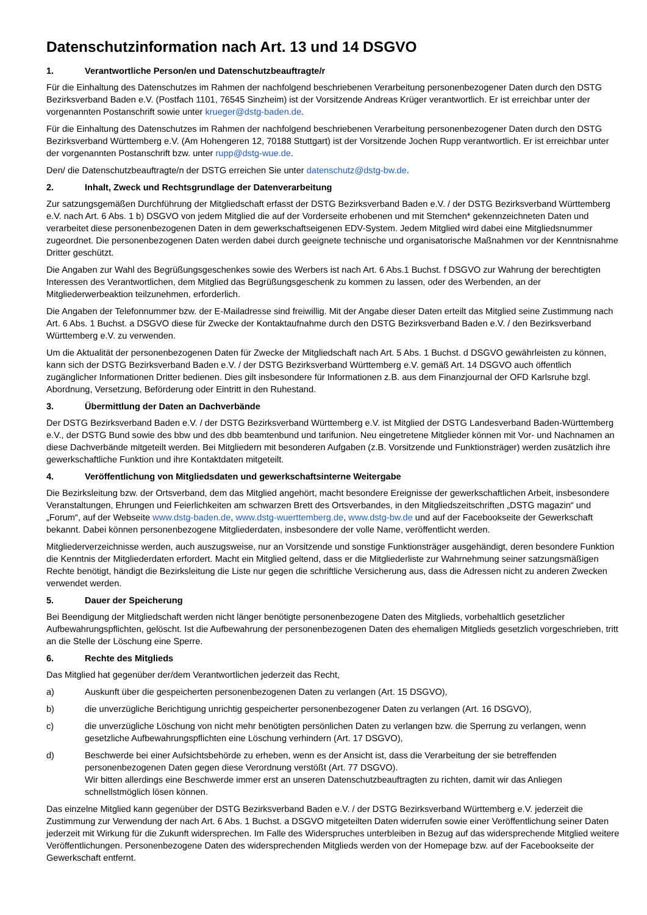Datenschutzinformation nach Art. 13 und 14 DSGVO
1. Verantwortliche Person/en und Datenschutzbeauftragte/r
Für die Einhaltung des Datenschutzes im Rahmen der nachfolgend beschriebenen Verarbeitung personenbezogener Daten durch den DSTG Bezirksverband Baden e.V. (Postfach 1101, 76545 Sinzheim) ist der Vorsitzende Andreas Krüger verantwortlich. Er ist erreichbar unter der vorgenannten Postanschrift sowie unter krueger@dstg-baden.de.
Für die Einhaltung des Datenschutzes im Rahmen der nachfolgend beschriebenen Verarbeitung personenbezogener Daten durch den DSTG Bezirksverband Württemberg e.V. (Am Hohengeren 12, 70188 Stuttgart) ist der Vorsitzende Jochen Rupp verantwortlich. Er ist erreichbar unter der vorgenannten Postanschrift bzw. unter rupp@dstg-wue.de.
Den/ die Datenschutzbeauftragte/n der DSTG erreichen Sie unter datenschutz@dstg-bw.de.
2. Inhalt, Zweck und Rechtsgrundlage der Datenverarbeitung
Zur satzungsgemäßen Durchführung der Mitgliedschaft erfasst der DSTG Bezirksverband Baden e.V. / der DSTG Bezirksverband Württemberg e.V. nach Art. 6 Abs. 1 b) DSGVO von jedem Mitglied die auf der Vorderseite erhobenen und mit Sternchen* gekennzeichneten Daten und verarbeitet diese personenbezogenen Daten in dem gewerkschaftseigenen EDV-System. Jedem Mitglied wird dabei eine Mitgliedsnummer zugeordnet. Die personenbezogenen Daten werden dabei durch geeignete technische und organisatorische Maßnahmen vor der Kenntnisnahme Dritter geschützt.
Die Angaben zur Wahl des Begrüßungsgeschenkes sowie des Werbers ist nach Art. 6 Abs.1 Buchst. f DSGVO zur Wahrung der berechtigten Interessen des Verantwortlichen, dem Mitglied das Begrüßungsgeschenk zu kommen zu lassen, oder des Werbenden, an der Mitgliederwerbeaktion teilzunehmen, erforderlich.
Die Angaben der Telefonnummer bzw. der E-Mailadresse sind freiwillig. Mit der Angabe dieser Daten erteilt das Mitglied seine Zustimmung nach Art. 6 Abs. 1 Buchst. a DSGVO diese für Zwecke der Kontaktaufnahme durch den DSTG Bezirksverband Baden e.V. / den Bezirksverband Württemberg e.V. zu verwenden.
Um die Aktualität der personenbezogenen Daten für Zwecke der Mitgliedschaft nach Art. 5 Abs. 1 Buchst. d DSGVO gewährleisten zu können, kann sich der DSTG Bezirksverband Baden e.V. / der DSTG Bezirksverband Württemberg e.V. gemäß Art. 14 DSGVO auch öffentlich zugänglicher Informationen Dritter bedienen. Dies gilt insbesondere für Informationen z.B. aus dem Finanzjournal der OFD Karlsruhe bzgl. Abordnung, Versetzung, Beförderung oder Eintritt in den Ruhestand.
3. Übermittlung der Daten an Dachverbände
Der DSTG Bezirksverband Baden e.V. / der DSTG Bezirksverband Württemberg e.V. ist Mitglied der DSTG Landesverband Baden-Württemberg e.V., der DSTG Bund sowie des bbw und des dbb beamtenbund und tarifunion. Neu eingetretene Mitglieder können mit Vor- und Nachnamen an diese Dachverbände mitgeteilt werden. Bei Mitgliedern mit besonderen Aufgaben (z.B. Vorsitzende und Funktionsträger) werden zusätzlich ihre gewerkschaftliche Funktion und ihre Kontaktdaten mitgeteilt.
4. Veröffentlichung von Mitgliedsdaten und gewerkschaftsinterne Weitergabe
Die Bezirksleitung bzw. der Ortsverband, dem das Mitglied angehört, macht besondere Ereignisse der gewerkschaftlichen Arbeit, insbesondere Veranstaltungen, Ehrungen und Feierlichkeiten am schwarzen Brett des Ortsverbandes, in den Mitgliedszeitschriften „DSTG magazin“ und „Forum“, auf der Webseite www.dstg-baden.de, www.dstg-wuerttemberg.de, www.dstg-bw.de und auf der Facebookseite der Gewerkschaft bekannt. Dabei können personenbezogene Mitgliederdaten, insbesondere der volle Name, veröffentlicht werden.
Mitgliederverzeichnisse werden, auch auszugsweise, nur an Vorsitzende und sonstige Funktionsträger ausgehändigt, deren besondere Funktion die Kenntnis der Mitgliederdaten erfordert. Macht ein Mitglied geltend, dass er die Mitgliederliste zur Wahrnehmung seiner satzungsmäßigen Rechte benötigt, händigt die Bezirksleitung die Liste nur gegen die schriftliche Versicherung aus, dass die Adressen nicht zu anderen Zwecken verwendet werden.
5. Dauer der Speicherung
Bei Beendigung der Mitgliedschaft werden nicht länger benötigte personenbezogene Daten des Mitglieds, vorbehaltlich gesetzlicher Aufbewahrungspflichten, gelöscht. Ist die Aufbewahrung der personenbezogenen Daten des ehemaligen Mitglieds gesetzlich vorgeschrieben, tritt an die Stelle der Löschung eine Sperre.
6. Rechte des Mitglieds
Das Mitglied hat gegenüber der/dem Verantwortlichen jederzeit das Recht,
a) Auskunft über die gespeicherten personenbezogenen Daten zu verlangen (Art. 15 DSGVO),
b) die unverzügliche Berichtigung unrichtig gespeicherter personenbezogener Daten zu verlangen (Art. 16 DSGVO),
c) die unverzügliche Löschung von nicht mehr benötigten persönlichen Daten zu verlangen bzw. die Sperrung zu verlangen, wenn gesetzliche Aufbewahrungspflichten eine Löschung verhindern (Art. 17 DSGVO),
d) Beschwerde bei einer Aufsichtsbehörde zu erheben, wenn es der Ansicht ist, dass die Verarbeitung der sie betreffenden personenbezogenen Daten gegen diese Verordnung verstößt (Art. 77 DSGVO).
Wir bitten allerdings eine Beschwerde immer erst an unseren Datenschutzbeauftragten zu richten, damit wir das Anliegen schnellstmöglich lösen können.
Das einzelne Mitglied kann gegenüber der DSTG Bezirksverband Baden e.V. / der DSTG Bezirksverband Württemberg e.V. jederzeit die Zustimmung zur Verwendung der nach Art. 6 Abs. 1 Buchst. a DSGVO mitgeteilten Daten widerrufen sowie einer Veröffentlichung seiner Daten jederzeit mit Wirkung für die Zukunft widersprechen. Im Falle des Widerspruches unterbleiben in Bezug auf das widersprechende Mitglied weitere Veröffentlichungen. Personenbezogene Daten des widersprechenden Mitglieds werden von der Homepage bzw. auf der Facebookseite der Gewerkschaft entfernt.